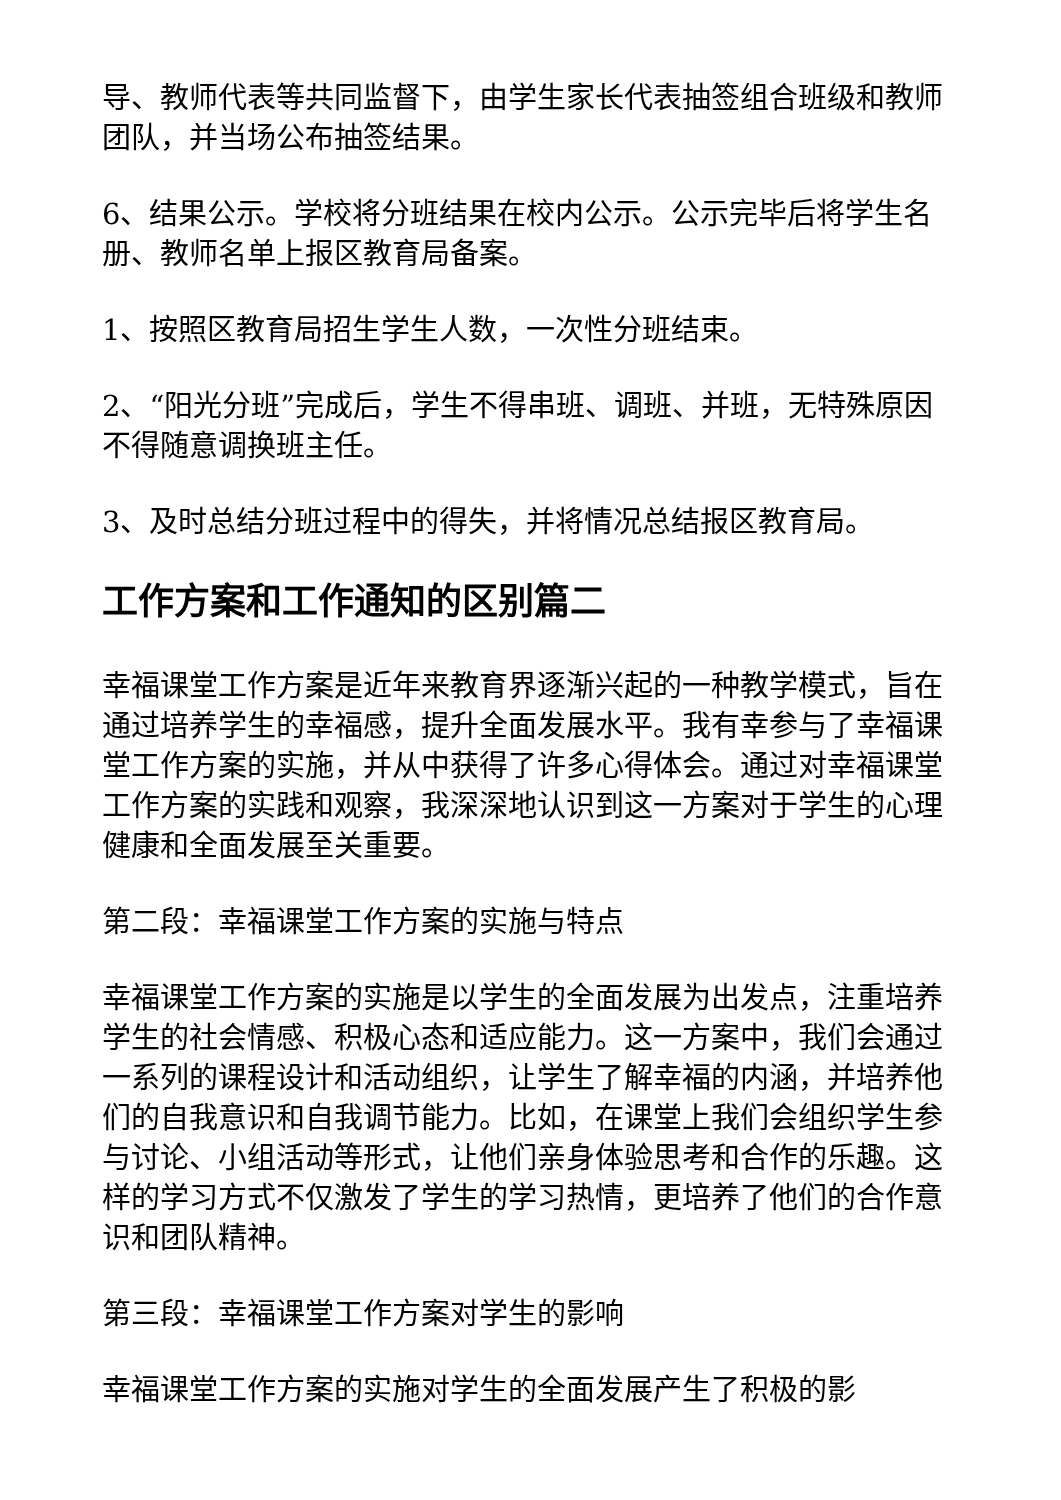导、教师代表等共同监督下，由学生家长代表抽签组合班级和教师团队，并当场公布抽签结果。
6、结果公示。学校将分班结果在校内公示。公示完毕后将学生名册、教师名单上报区教育局备案。
1、按照区教育局招生学生人数，一次性分班结束。
2、“阳光分班”完成后，学生不得串班、调班、并班，无特殊原因不得随意调换班主任。
3、及时总结分班过程中的得失，并将情况总结报区教育局。
工作方案和工作通知的区别篇二
幸福课堂工作方案是近年来教育界逐渐兴起的一种教学模式，旨在通过培养学生的幸福感，提升全面发展水平。我有幸参与了幸福课堂工作方案的实施，并从中获得了许多心得体会。通过对幸福课堂工作方案的实践和观察，我深深地认识到这一方案对于学生的心理健康和全面发展至关重要。
第二段：幸福课堂工作方案的实施与特点
幸福课堂工作方案的实施是以学生的全面发展为出发点，注重培养学生的社会情感、积极心态和适应能力。这一方案中，我们会通过一系列的课程设计和活动组织，让学生了解幸福的内涵，并培养他们的自我意识和自我调节能力。比如，在课堂上我们会组织学生参与讨论、小组活动等形式，让他们亲身体验思考和合作的乐趣。这样的学习方式不仅激发了学生的学习热情，更培养了他们的合作意识和团队精神。
第三段：幸福课堂工作方案对学生的影响
幸福课堂工作方案的实施对学生的全面发展产生了积极的影